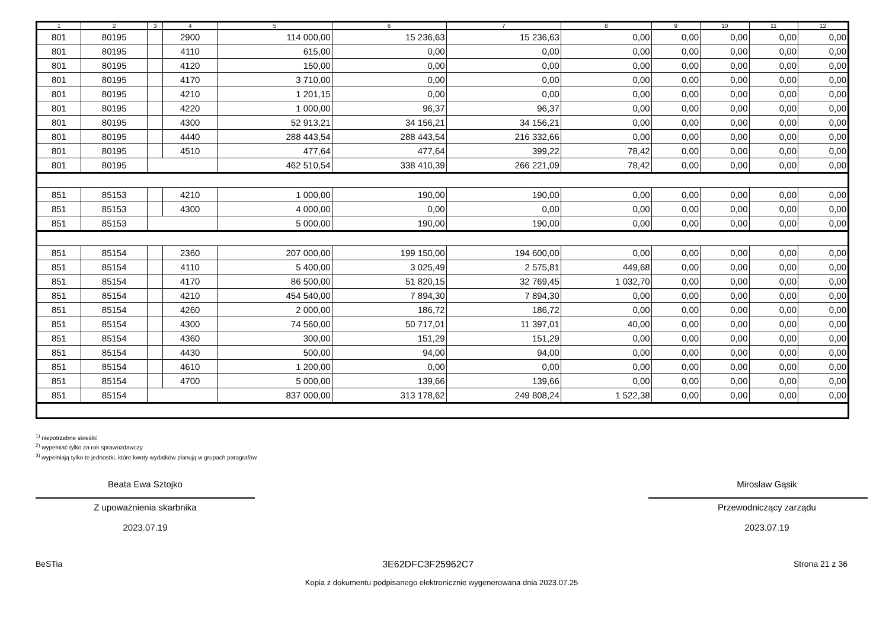| 1 | 2 | 3 | 4 | 5 | 6 | 7 | 8 | 9 | 10 | 11 | 12 |
| --- | --- | --- | --- | --- | --- | --- | --- | --- | --- | --- | --- |
| 801 | 80195 | | 2900 | 114 000,00 | 15 236,63 | 15 236,63 | 0,00 | 0,00 | 0,00 | 0,00 | 0,00 |
| 801 | 80195 | | 4110 | 615,00 | 0,00 | 0,00 | 0,00 | 0,00 | 0,00 | 0,00 | 0,00 |
| 801 | 80195 | | 4120 | 150,00 | 0,00 | 0,00 | 0,00 | 0,00 | 0,00 | 0,00 | 0,00 |
| 801 | 80195 | | 4170 | 3 710,00 | 0,00 | 0,00 | 0,00 | 0,00 | 0,00 | 0,00 | 0,00 |
| 801 | 80195 | | 4210 | 1 201,15 | 0,00 | 0,00 | 0,00 | 0,00 | 0,00 | 0,00 | 0,00 |
| 801 | 80195 | | 4220 | 1 000,00 | 96,37 | 96,37 | 0,00 | 0,00 | 0,00 | 0,00 | 0,00 |
| 801 | 80195 | | 4300 | 52 913,21 | 34 156,21 | 34 156,21 | 0,00 | 0,00 | 0,00 | 0,00 | 0,00 |
| 801 | 80195 | | 4440 | 288 443,54 | 288 443,54 | 216 332,66 | 0,00 | 0,00 | 0,00 | 0,00 | 0,00 |
| 801 | 80195 | | 4510 | 477,64 | 477,64 | 399,22 | 78,42 | 0,00 | 0,00 | 0,00 | 0,00 |
| 801 | 80195 | | | 462 510,54 | 338 410,39 | 266 221,09 | 78,42 | 0,00 | 0,00 | 0,00 | 0,00 |
| 851 | 85153 | | 4210 | 1 000,00 | 190,00 | 190,00 | 0,00 | 0,00 | 0,00 | 0,00 | 0,00 |
| 851 | 85153 | | 4300 | 4 000,00 | 0,00 | 0,00 | 0,00 | 0,00 | 0,00 | 0,00 | 0,00 |
| 851 | 85153 | | | 5 000,00 | 190,00 | 190,00 | 0,00 | 0,00 | 0,00 | 0,00 | 0,00 |
| 851 | 85154 | | 2360 | 207 000,00 | 199 150,00 | 194 600,00 | 0,00 | 0,00 | 0,00 | 0,00 | 0,00 |
| 851 | 85154 | | 4110 | 5 400,00 | 3 025,49 | 2 575,81 | 449,68 | 0,00 | 0,00 | 0,00 | 0,00 |
| 851 | 85154 | | 4170 | 86 500,00 | 51 820,15 | 32 769,45 | 1 032,70 | 0,00 | 0,00 | 0,00 | 0,00 |
| 851 | 85154 | | 4210 | 454 540,00 | 7 894,30 | 7 894,30 | 0,00 | 0,00 | 0,00 | 0,00 | 0,00 |
| 851 | 85154 | | 4260 | 2 000,00 | 186,72 | 186,72 | 0,00 | 0,00 | 0,00 | 0,00 | 0,00 |
| 851 | 85154 | | 4300 | 74 560,00 | 50 717,01 | 11 397,01 | 40,00 | 0,00 | 0,00 | 0,00 | 0,00 |
| 851 | 85154 | | 4360 | 300,00 | 151,29 | 151,29 | 0,00 | 0,00 | 0,00 | 0,00 | 0,00 |
| 851 | 85154 | | 4430 | 500,00 | 94,00 | 94,00 | 0,00 | 0,00 | 0,00 | 0,00 | 0,00 |
| 851 | 85154 | | 4610 | 1 200,00 | 0,00 | 0,00 | 0,00 | 0,00 | 0,00 | 0,00 | 0,00 |
| 851 | 85154 | | 4700 | 5 000,00 | 139,66 | 139,66 | 0,00 | 0,00 | 0,00 | 0,00 | 0,00 |
| 851 | 85154 | | | 837 000,00 | 313 178,62 | 249 808,24 | 1 522,38 | 0,00 | 0,00 | 0,00 | 0,00 |
<sup>1)</sup> niepotrzebne skreślić
<sup>2)</sup> wypełniać tylko za rok sprawozdawczy
<sup>3)</sup> wypełniają tylko te jednostki, które kwoty wydatków planują w grupach paragrafów
Beata Ewa Sztojko
Z upoważnienia skarbnika
2023.07.19
Mirosław Gąsik
Przewodniczący zarządu
2023.07.19
BeSTia 3E62DFC3F25962C7 Strona 21 z 36
Kopia z dokumentu podpisanego elektronicznie wygenerowana dnia 2023.07.25